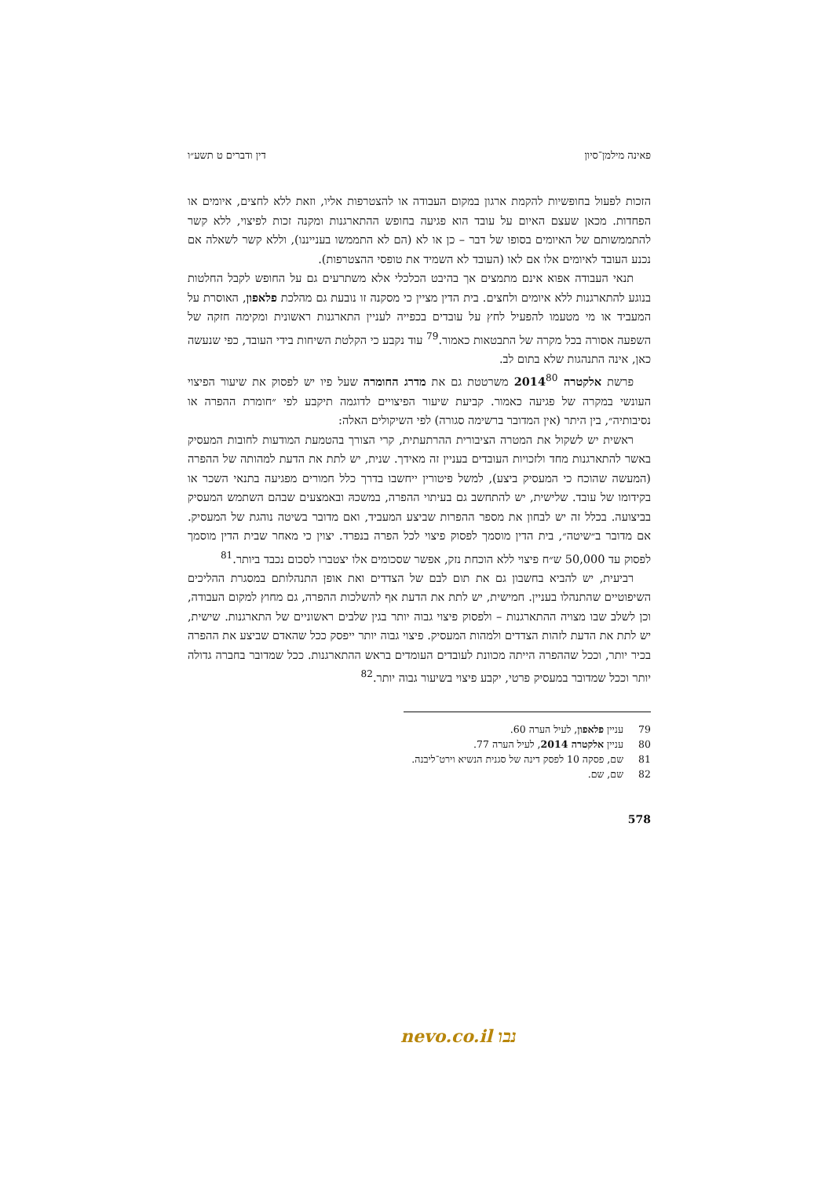פאינה מילמן־סיון דין ודברים ט תשע״ו
הזכות לפעול בחופשיות להקמת ארגון במקום העבודה או להצטרפות אליו, וזאת ללא לחצים, איומים או הפחדות. מכאן שעצם האיום על עובד הוא פגיעה בחופש ההתארגנות ומקנה זכות לפיצוי, ללא קשר להתממשותם של האיומים בסופו של דבר – כן או לא (הם לא התממשו בענייננו), וללא קשר לשאלה אם נכנע העובד לאיומים אלו אם לאו (העובד לא השמיד את טופסי ההצטרפות).
תנאי העבודה אפוא אינם מתמצים אך בהיבט הכלכלי אלא משתרעים גם על החופש לקבל החלטות בנוגע להתארגנות ללא איומים ולחצים. בית הדין מציין כי מסקנה זו נובעת גם מהלכת פלאפון, האוסרת על המעביד או מי מטעמו להפעיל לחץ על עובדים בכפייה לעניין התארגנות ראשונית ומקימה חזקה של השפעה אסורה בכל מקרה של התבטאות כאמור.<sup>79</sup> עוד נקבע כי הקלטת השיחות בידי העובד, כפי שנעשה כאן, אינה התנהגות שלא בתום לב.
פרשת אלקטרה 2014<sup>80</sup> משרטטת גם את מדרג החומרה שעל פיו יש לפסוק את שיעור הפיצוי העונשי במקרה של פגיעה כאמור. קביעת שיעור הפיצויים לדוגמה תיקבע לפי ״חומרת ההפרה או נסיבותיה״, בין היתר (אין המדובר ברשימה סגורה) לפי השיקולים האלה:
ראשית יש לשקול את המטרה הציבורית ההרתעתית, קרי הצורך בהטמעת המודעות לחובות המעסיק באשר להתארגנות מחד ולזכויות העובדים בעניין זה מאידך. שנית, יש לתת את הדעת למהותה של ההפרה (המעשה שהוכח כי המעסיק ביצע), למשל פיטורין ייחשבו בדרך כלל חמורים מפגיעה בתנאי השכר או בקידומו של עובד. שלישית, יש להתחשב גם בעיתוי ההפרה, במשכהּ ובאמצעים שבהם השתמש המעסיק בביצועה. בכלל זה יש לבחון את מספר ההפרות שביצע המעביד, ואם מדובר בשיטה נוהגת של המעסיק. אם מדובר ב״שיטה״, בית הדין מוסמך לפסוק פיצוי לכל הפרה בנפרד. יצוין כי מאחר שבית הדין מוסמך לפסוק עד 50,000 ש״ח פיצוי ללא הוכחת נזק, אפשר שסכומים אלו יצטברו לסכום נכבד ביותר.<sup>81</sup>
רביעית, יש להביא בחשבון גם את תום לבם של הצדדים ואת אופן התנהלותם במסגרת ההליכים השיפוטיים שהתנהלו בעניין. חמישית, יש לתת את הדעת אף להשלכות ההפרה, גם מחוץ למקום העבודה, וכן לשלב שבו מצויה ההתארגנות – ולפסוק פיצוי גבוה יותר בגין שלבים ראשוניים של התארגנות. שישית, יש לתת את הדעת לזהות הצדדים ולמהות המעסיק. פיצוי גבוה יותר ייפסק ככל שהאדם שביצע את ההפרה בכיר יותר, וככל שההפרה הייתה מכוונת לעובדים העומדים בראש ההתארגנות. ככל שמדובר בחברה גדולה יותר וככל שמדובר במעסיק פרטי, יקבע פיצוי בשיעור גבוה יותר.<sup>82</sup>
79 עניין פלאפון, לעיל הערה 60.
80 עניין אלקטרה 2014, לעיל הערה 77.
81 שם, פסקה 10 לפסק דינה של סגנית הנשיא וירט־ליבנה.
82 שם, שם.
578
נבו nevo.co.il